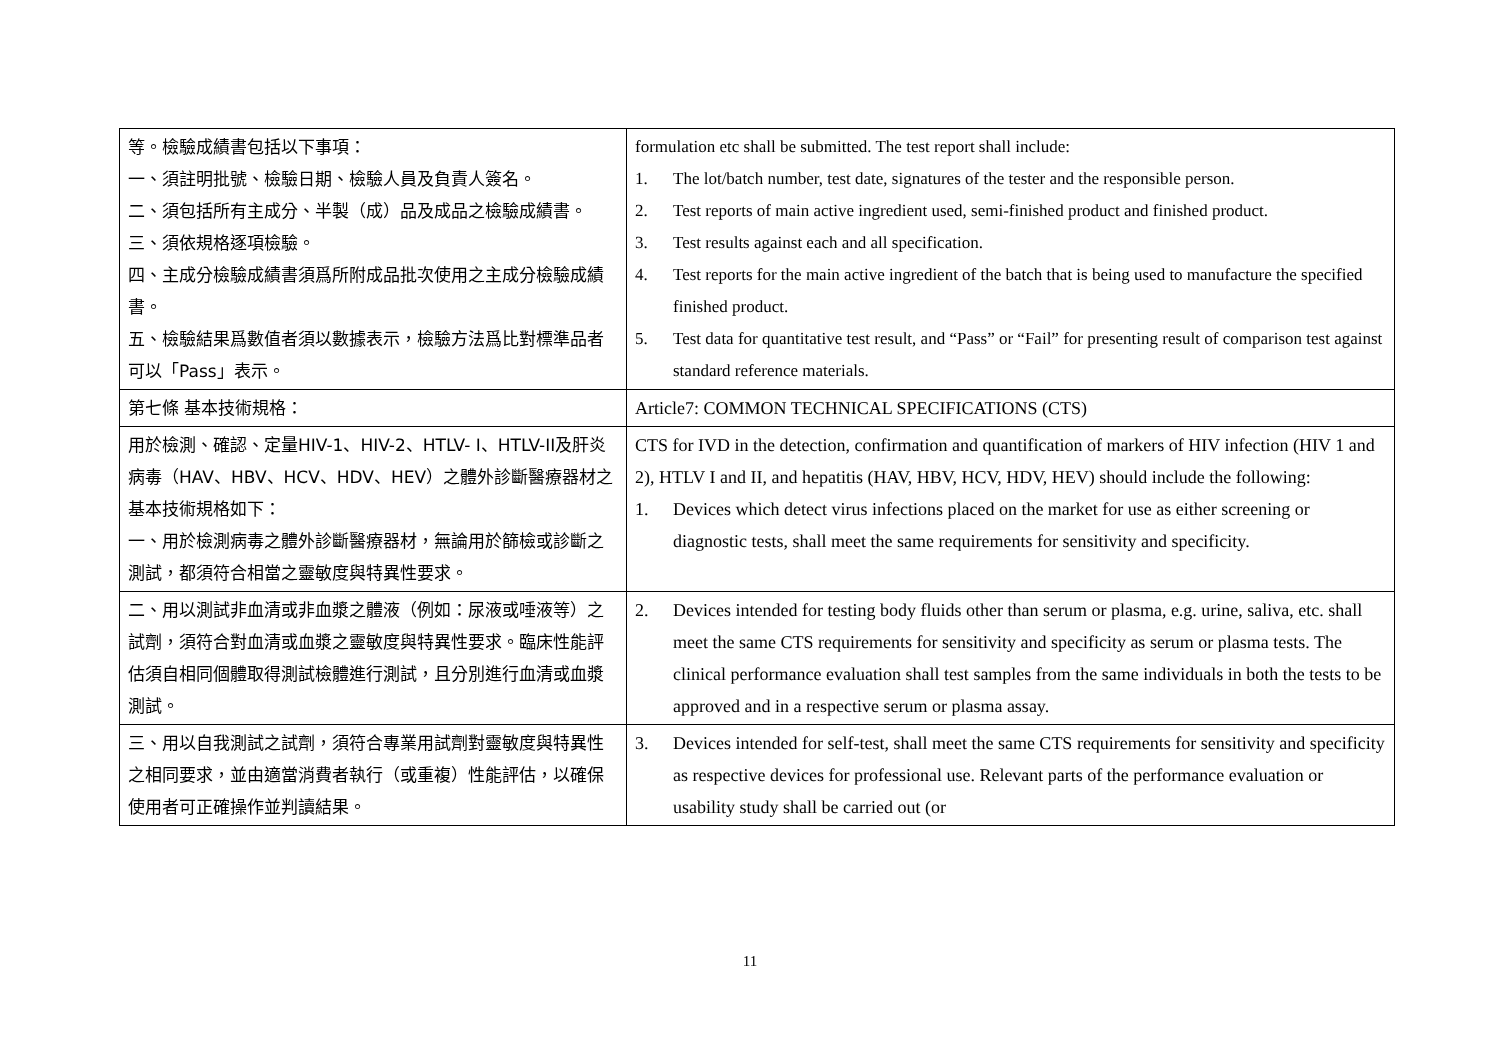| 等。檢驗成績書包括以下事項： 一、須註明批號、檢驗日期、檢驗人員及負責人簽名。 二、須包括所有主成分、半製（成）品及成品之檢驗成績書。 三、須依規格逐項檢驗。 四、主成分檢驗成績書須爲所附成品批次使用之主成分檢驗成績書。 五、檢驗結果爲數值者須以數據表示，檢驗方法爲比對標準品者可以「Pass」表示。 | formulation etc shall be submitted. The test report shall include: 1. The lot/batch number, test date, signatures of the tester and the responsible person. 2. Test reports of main active ingredient used, semi-finished product and finished product. 3. Test results against each and all specification. 4. Test reports for the main active ingredient of the batch that is being used to manufacture the specified finished product. 5. Test data for quantitative test result, and “Pass” or “Fail” for presenting result of comparison test against standard reference materials. |
| 第七條 基本技術規格： | Article7: COMMON TECHNICAL SPECIFICATIONS (CTS) |
| 用於檢測、確認、定量HIV-1、HIV-2、HTLV- I、HTLV-II及肝炎病毒（HAV、HBV、HCV、HDV、HEV）之體外診斷醫療器材之基本技術規格如下： 一、用於檢測病毒之體外診斷醫療器材，無論用於篩檢或診斷之測試，都須符合相當之靈敏度與特異性要求。 | CTS for IVD in the detection, confirmation and quantification of markers of HIV infection (HIV 1 and 2), HTLV I and II, and hepatitis (HAV, HBV, HCV, HDV, HEV) should include the following: 1. Devices which detect virus infections placed on the market for use as either screening or diagnostic tests, shall meet the same requirements for sensitivity and specificity. |
| 二、用以測試非血清或非血漿之體液（例如：尿液或唾液等）之試劑，須符合對血清或血漿之靈敏度與特異性要求。臨床性能評估須自相同個體取得測試檢體進行測試，且分別進行血清或血漿測試。 | 2. Devices intended for testing body fluids other than serum or plasma, e.g. urine, saliva, etc. shall meet the same CTS requirements for sensitivity and specificity as serum or plasma tests. The clinical performance evaluation shall test samples from the same individuals in both the tests to be approved and in a respective serum or plasma assay. |
| 三、用以自我測試之試劑，須符合專業用試劑對靈敏度與特異性之相同要求，並由適當消費者執行（或重複）性能評估，以確保使用者可正確操作並判讀結果。 | 3. Devices intended for self-test, shall meet the same CTS requirements for sensitivity and specificity as respective devices for professional use. Relevant parts of the performance evaluation or usability study shall be carried out (or |
11